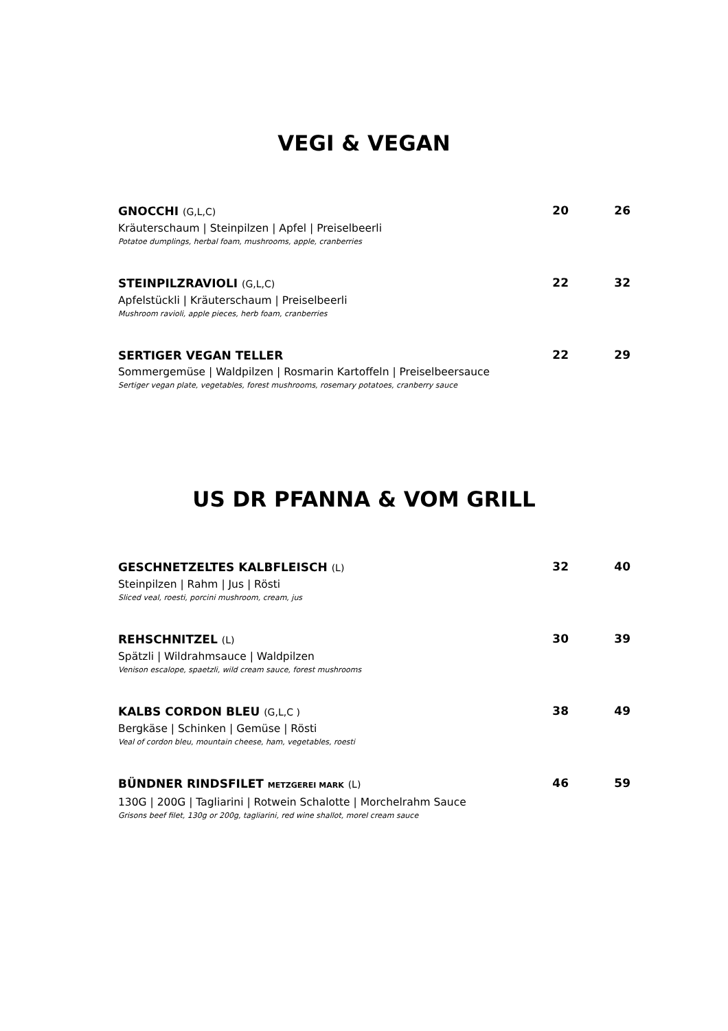VEGI & VEGAN
GNOCCHI (G,L,C)
Kräuterschaum | Steinpilzen | Apfel | Preiselbeerli
Potatoe dumplings, herbal foam, mushrooms, apple, cranberries
20 26
STEINPILZRAVIOLI (G,L,C)
Apfelstückli | Kräuterschaum | Preiselbeerli
Mushroom ravioli, apple pieces, herb foam, cranberries
22 32
SERTIGER VEGAN TELLER
Sommergemüse | Waldpilzen | Rosmarin Kartoffeln | Preiselbeersauce
Sertiger vegan plate, vegetables, forest mushrooms, rosemary potatoes, cranberry sauce
22 29
US DR PFANNA & VOM GRILL
GESCHNETZELTES KALBFLEISCH (L)
Steinpilzen | Rahm | Jus | Rösti
Sliced veal, roesti, porcini mushroom, cream, jus
32 40
REHSCHNITZEL (L)
Spätzli | Wildrahmsauce | Waldpilzen
Venison escalope, spaetzli, wild cream sauce, forest mushrooms
30 39
KALBS CORDON BLEU (G,L,C )
Bergkäse | Schinken | Gemüse | Rösti
Veal of cordon bleu, mountain cheese, ham, vegetables, roesti
38 49
BÜNDNER RINDSFILET METZGEREI MARK (L)
130G | 200G | Tagliarini | Rotwein Schalotte | Morchelrahm Sauce
Grisons beef filet, 130g or 200g, tagliarini, red wine shallot, morel cream sauce
46 59